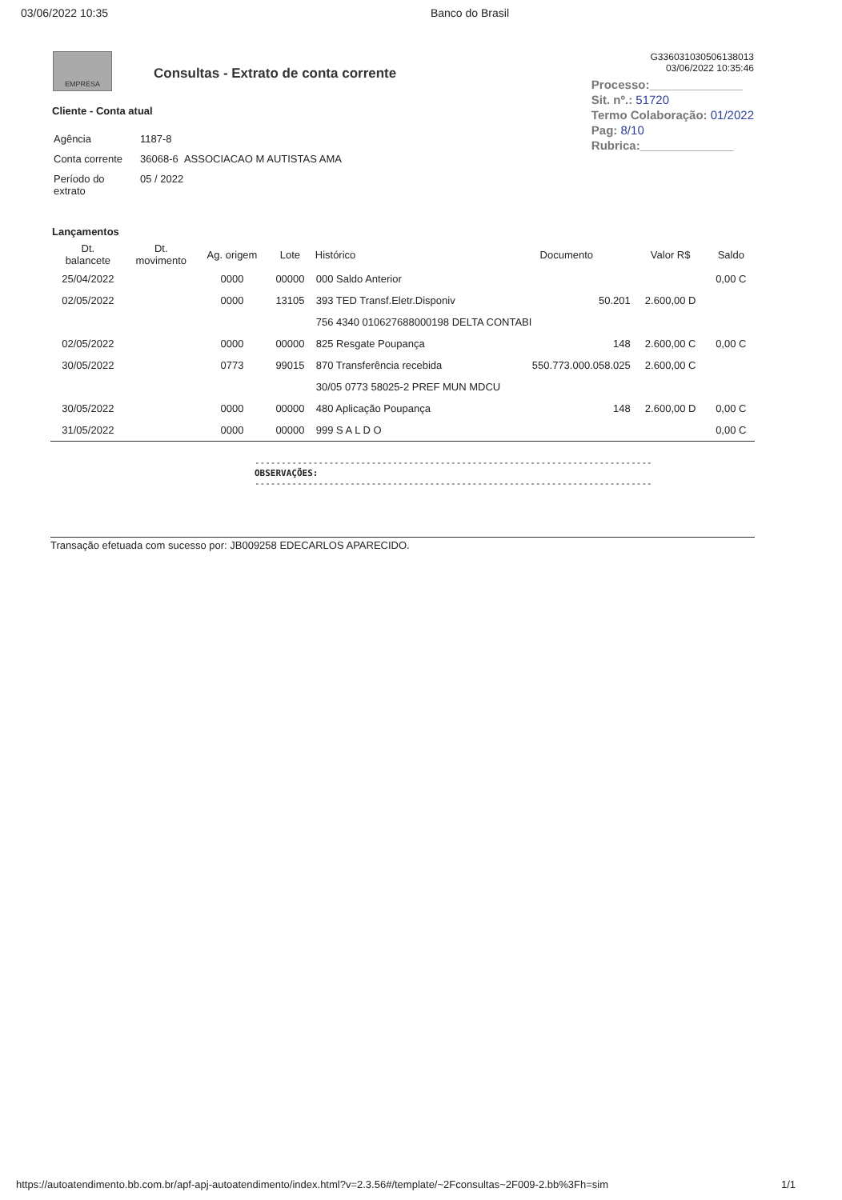03/06/2022 10:35 Banco do Brasil
EMPRESA
Consultas - Extrato de conta corrente
G336031030506138013
03/06/2022 10:35:46
Processo:______________
Sit. nº.: 51720
Termo Colaboração: 01/2022
Pag: 8/10
Rubrica:______________
Cliente - Conta atual
| Agência | 1187-8 |
| Conta corrente | 36068-6 ASSOCIACAO M AUTISTAS AMA |
| Período do extrato | 05 / 2022 |
Lançamentos
| Dt. balancete | Dt. movimento | Ag. origem | Lote | Histórico | Documento | Valor R$ | Saldo |
| --- | --- | --- | --- | --- | --- | --- | --- |
| 25/04/2022 | | 0000 | 00000 | 000 Saldo Anterior | | | 0,00 C |
| 02/05/2022 | | 0000 | 13105 | 393 TED Transf.Eletr.Disponiv | 50.201 | 2.600,00 D | |
| | | | | 756 4340 010627688000198 DELTA CONTABI | | | |
| 02/05/2022 | | 0000 | 00000 | 825 Resgate Poupança | 148 | 2.600,00 C | 0,00 C |
| 30/05/2022 | | 0773 | 99015 | 870 Transferência recebida | 550.773.000.058.025 | 2.600,00 C | |
| | | | | 30/05 0773 58025-2 PREF MUN MDCU | | | |
| 30/05/2022 | | 0000 | 00000 | 480 Aplicação Poupança | 148 | 2.600,00 D | 0,00 C |
| 31/05/2022 | | 0000 | 00000 | 999 S A L D O | | | 0,00 C |
---------------------------------------------------------------------------
OBSERVAÇÕES:
---------------------------------------------------------------------------
Transação efetuada com sucesso por: JB009258 EDECARLOS APARECIDO.
https://autoatendimento.bb.com.br/apf-apj-autoatendimento/index.html?v=2.3.56#/template/~2Fconsultas~2F009-2.bb%3Fh=sim 1/1